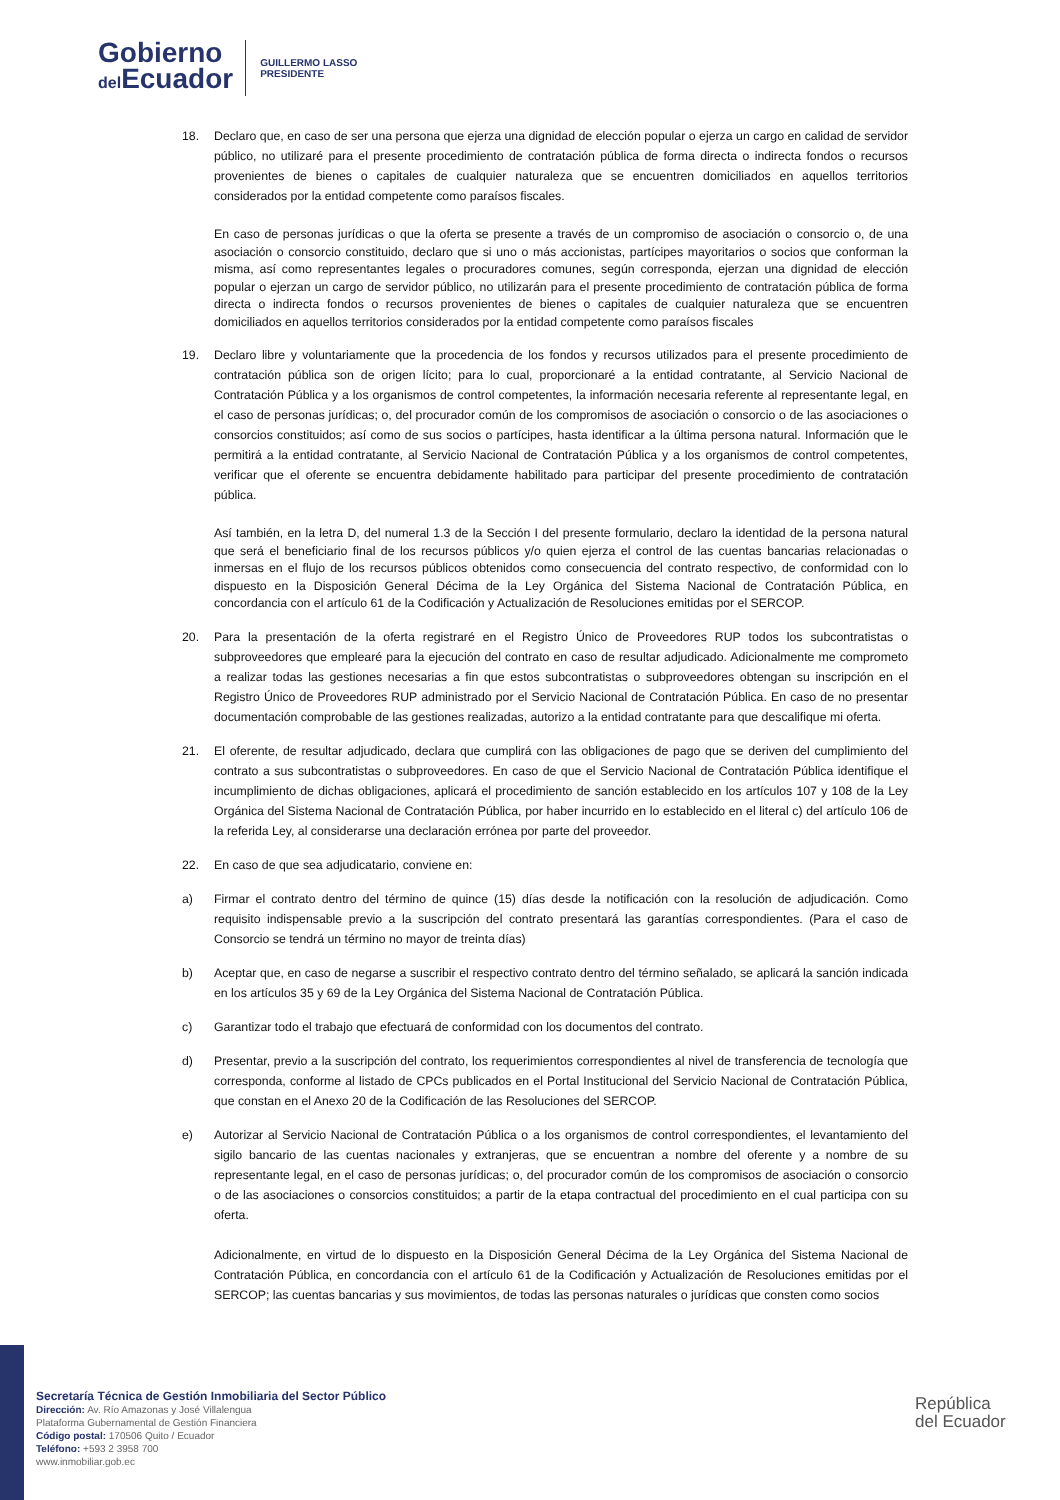Gobierno
del Ecuador
GUILLERMO LASSO
PRESIDENTE
18. Declaro que, en caso de ser una persona que ejerza una dignidad de elección popular o ejerza un cargo en calidad de servidor público, no utilizaré para el presente procedimiento de contratación pública de forma directa o indirecta fondos o recursos provenientes de bienes o capitales de cualquier naturaleza que se encuentren domiciliados en aquellos territorios considerados por la entidad competente como paraísos fiscales.
En caso de personas jurídicas o que la oferta se presente a través de un compromiso de asociación o consorcio o, de una asociación o consorcio constituido, declaro que si uno o más accionistas, partícipes mayoritarios o socios que conforman la misma, así como representantes legales o procuradores comunes, según corresponda, ejerzan una dignidad de elección popular o ejerzan un cargo de servidor público, no utilizarán para el presente procedimiento de contratación pública de forma directa o indirecta fondos o recursos provenientes de bienes o capitales de cualquier naturaleza que se encuentren domiciliados en aquellos territorios considerados por la entidad competente como paraísos fiscales
19. Declaro libre y voluntariamente que la procedencia de los fondos y recursos utilizados para el presente procedimiento de contratación pública son de origen lícito; para lo cual, proporcionaré a la entidad contratante, al Servicio Nacional de Contratación Pública y a los organismos de control competentes, la información necesaria referente al representante legal, en el caso de personas jurídicas; o, del procurador común de los compromisos de asociación o consorcio o de las asociaciones o consorcios constituidos; así como de sus socios o partícipes, hasta identificar a la última persona natural. Información que le permitirá a la entidad contratante, al Servicio Nacional de Contratación Pública y a los organismos de control competentes, verificar que el oferente se encuentra debidamente habilitado para participar del presente procedimiento de contratación pública.
Así también, en la letra D, del numeral 1.3 de la Sección I del presente formulario, declaro la identidad de la persona natural que será el beneficiario final de los recursos públicos y/o quien ejerza el control de las cuentas bancarias relacionadas o inmersas en el flujo de los recursos públicos obtenidos como consecuencia del contrato respectivo, de conformidad con lo dispuesto en la Disposición General Décima de la Ley Orgánica del Sistema Nacional de Contratación Pública, en concordancia con el artículo 61 de la Codificación y Actualización de Resoluciones emitidas por el SERCOP.
20. Para la presentación de la oferta registraré en el Registro Único de Proveedores RUP todos los subcontratistas o subproveedores que emplearé para la ejecución del contrato en caso de resultar adjudicado. Adicionalmente me comprometo a realizar todas las gestiones necesarias a fin que estos subcontratistas o subproveedores obtengan su inscripción en el Registro Único de Proveedores RUP administrado por el Servicio Nacional de Contratación Pública. En caso de no presentar documentación comprobable de las gestiones realizadas, autorizo a la entidad contratante para que descalifique mi oferta.
21. El oferente, de resultar adjudicado, declara que cumplirá con las obligaciones de pago que se deriven del cumplimiento del contrato a sus subcontratistas o subproveedores. En caso de que el Servicio Nacional de Contratación Pública identifique el incumplimiento de dichas obligaciones, aplicará el procedimiento de sanción establecido en los artículos 107 y 108 de la Ley Orgánica del Sistema Nacional de Contratación Pública, por haber incurrido en lo establecido en el literal c) del artículo 106 de la referida Ley, al considerarse una declaración errónea por parte del proveedor.
22. En caso de que sea adjudicatario, conviene en:
a) Firmar el contrato dentro del término de quince (15) días desde la notificación con la resolución de adjudicación. Como requisito indispensable previo a la suscripción del contrato presentará las garantías correspondientes. (Para el caso de Consorcio se tendrá un término no mayor de treinta días)
b) Aceptar que, en caso de negarse a suscribir el respectivo contrato dentro del término señalado, se aplicará la sanción indicada en los artículos 35 y 69 de la Ley Orgánica del Sistema Nacional de Contratación Pública.
c) Garantizar todo el trabajo que efectuará de conformidad con los documentos del contrato.
d) Presentar, previo a la suscripción del contrato, los requerimientos correspondientes al nivel de transferencia de tecnología que corresponda, conforme al listado de CPCs publicados en el Portal Institucional del Servicio Nacional de Contratación Pública, que constan en el Anexo 20 de la Codificación de las Resoluciones del SERCOP.
e) Autorizar al Servicio Nacional de Contratación Pública o a los organismos de control correspondientes, el levantamiento del sigilo bancario de las cuentas nacionales y extranjeras, que se encuentran a nombre del oferente y a nombre de su representante legal, en el caso de personas jurídicas; o, del procurador común de los compromisos de asociación o consorcio o de las asociaciones o consorcios constituidos; a partir de la etapa contractual del procedimiento en el cual participa con su oferta.
Adicionalmente, en virtud de lo dispuesto en la Disposición General Décima de la Ley Orgánica del Sistema Nacional de Contratación Pública, en concordancia con el artículo 61 de la Codificación y Actualización de Resoluciones emitidas por el SERCOP; las cuentas bancarias y sus movimientos, de todas las personas naturales o jurídicas que consten como socios
Secretaría Técnica de Gestión Inmobiliaria del Sector Público
Dirección: Av. Río Amazonas y José Villalengua
Plataforma Gubernamental de Gestión Financiera
Código postal: 170506 Quito / Ecuador
Teléfono: +593 2 3958 700
www.inmobiliar.gob.ec
República
del Ecuador